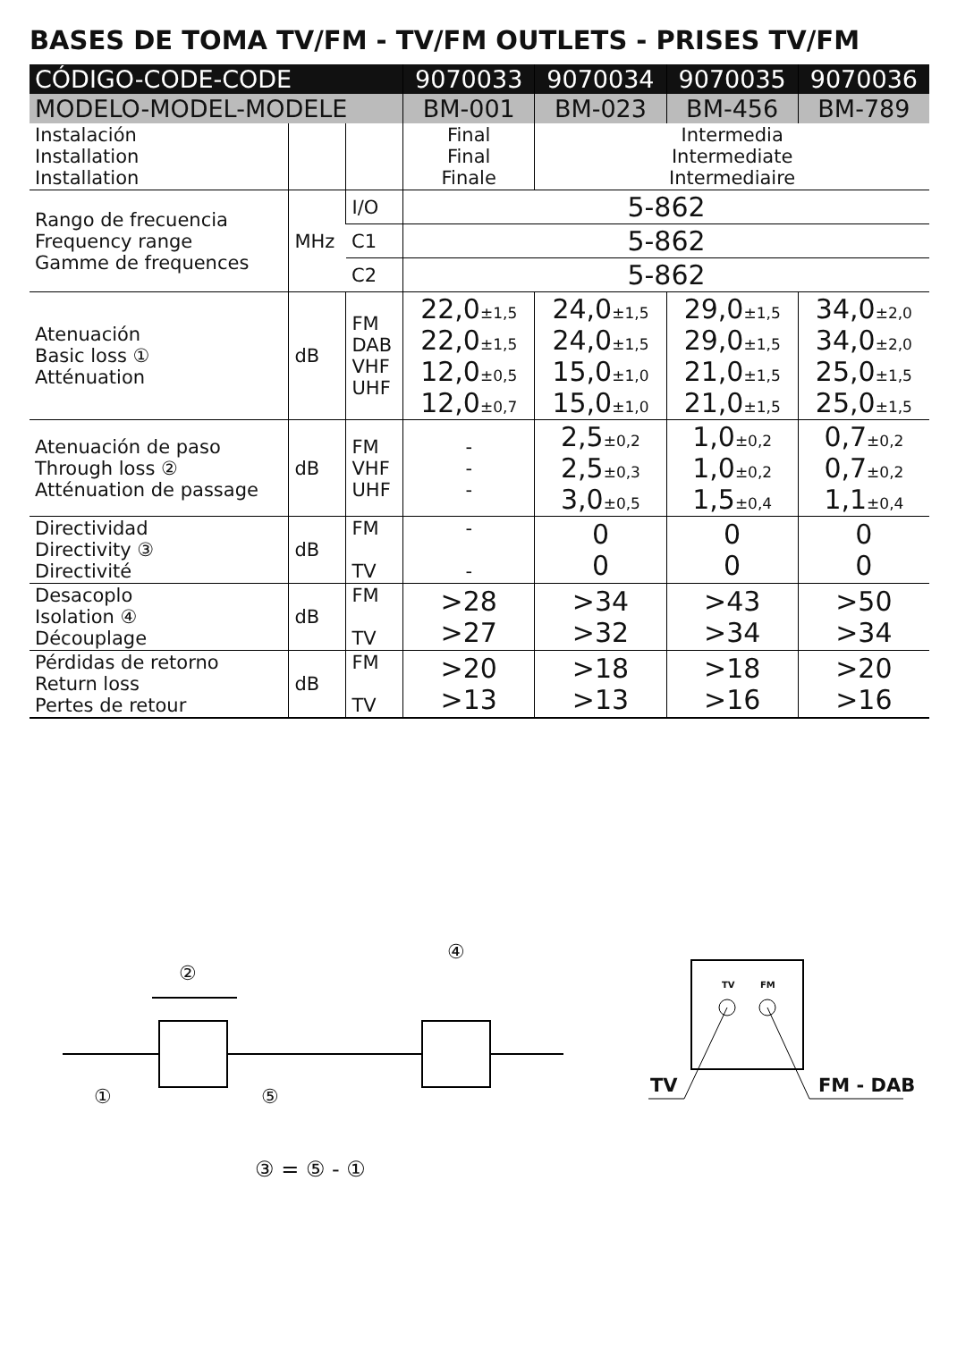BASES DE TOMA TV/FM - TV/FM OUTLETS - PRISES TV/FM
| CÓDIGO-CODE-CODE | | | 9070033 | 9070034 | 9070035 | 9070036 |
| --- | --- | --- | --- | --- | --- | --- |
| MODELO-MODEL-MODELE | | | BM-001 | BM-023 | BM-456 | BM-789 |
| Instalación Installation Installation | | | Final Final Finale | Intermedia Intermediate Intermediaire | | |
| Rango de frecuencia Frequency range Gamme de frequences | MHz | I/O | 5-862 | | | |
| | | C1 | 5-862 | | | |
| | | C2 | 5-862 | | | |
| Atenuación Basic loss ① Atténuation | dB | FM DAB VHF UHF | 22,0 ±1,5 22,0 ±1,5 12,0 ±0,5 12,0 ±0,7 | 24,0 ±1,5 24,0 ±1,5 15,0 ±1,0 15,0 ±1,0 | 29,0 ±1,5 29,0 ±1,5 21,0 ±1,5 21,0 ±1,5 | 34,0 ±2,0 34,0 ±2,0 25,0 ±1,5 25,0 ±1,5 |
| Atenuación de paso Through loss ② Atténuation de passage | dB | FM VHF UHF | - - - | 2,5 ±0,2 2,5 ±0,3 3,0 ±0,5 | 1,0 ±0,2 1,0 ±0,2 1,5 ±0,4 | 0,7 ±0,2 0,7 ±0,2 1,1 ±0,4 |
| Directividad Directivity ③ Directivité | dB | FM TV | - - | 0 0 | 0 0 | 0 0 |
| Desacoplo Isolation ④ Découplage | dB | FM TV | >28 >27 | >34 >32 | >43 >34 | >50 >34 |
| Pérdidas de retorno Return loss Pertes de retour | dB | FM TV | >20 >13 | >18 >13 | >18 >16 | >20 >16 |
②
④
① ⑤
TV FM
TV FM - DAB
③ = ⑤ - ①